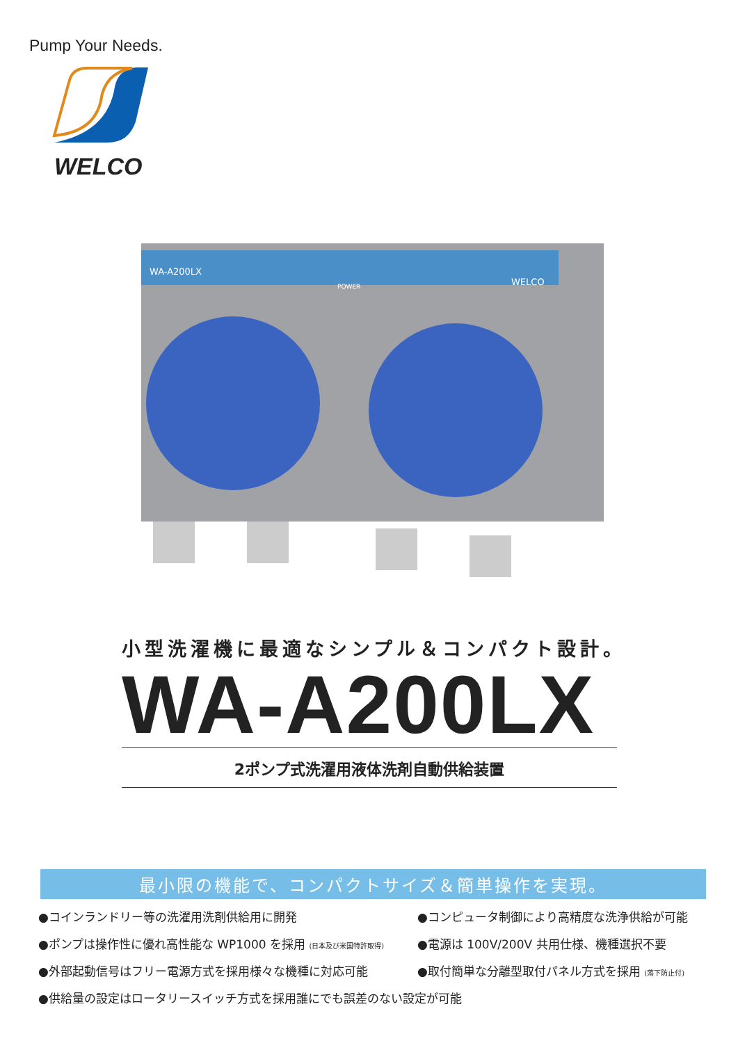Pump Your Needs.
WELCO
WA-A200LX
POWER
WELCO
小型洗濯機に最適なシンプル＆コンパクト設計。
WA-A200LX
2ポンプ式洗濯用液体洗剤自動供給装置
最小限の機能で、コンパクトサイズ＆簡単操作を実現。
●コインランドリー等の洗濯用洗剤供給用に開発
●コンピュータ制御により高精度な洗浄供給が可能
●ポンプは操作性に優れ高性能な WP1000 を採用 (日本及び米国特許取得)
●電源は 100V/200V 共用仕様、機種選択不要
●外部起動信号はフリー電源方式を採用様々な機種に対応可能
●取付簡単な分離型取付パネル方式を採用 (落下防止付)
●供給量の設定はロータリースイッチ方式を採用誰にでも誤差のない設定が可能